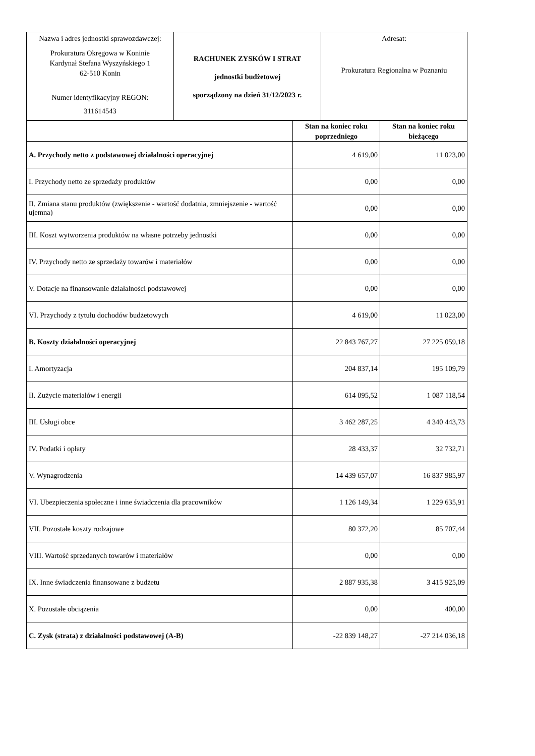| Nazwa i adres jednostki sprawozdawczej: Prokuratura Okręgowa w Koninie Kardynał Stefana Wyszyńskiego 1 62-510 Konin Numer identyfikacyjny REGON: 311614543 | RACHUNEK ZYSKÓW I STRAT jednostki budżetowej sporządzony na dzień 31/12/2023 r. | Adresat: Prokuratura Regionalna w Poznaniu |
| | Stan na koniec roku poprzedniego | Stan na koniec roku bieżącego |
| --- | --- | --- |
| A. Przychody netto z podstawowej działalności operacyjnej | 4 619,00 | 11 023,00 |
| I. Przychody netto ze sprzedaży produktów | 0,00 | 0,00 |
| II. Zmiana stanu produktów (zwiększenie - wartość dodatnia, zmniejszenie - wartość ujemna) | 0,00 | 0,00 |
| III. Koszt wytworzenia produktów na własne potrzeby jednostki | 0,00 | 0,00 |
| IV. Przychody netto ze sprzedaży towarów i materiałów | 0,00 | 0,00 |
| V. Dotacje na finansowanie działalności podstawowej | 0,00 | 0,00 |
| VI. Przychody z tytułu dochodów budżetowych | 4 619,00 | 11 023,00 |
| B. Koszty działalności operacyjnej | 22 843 767,27 | 27 225 059,18 |
| I. Amortyzacja | 204 837,14 | 195 109,79 |
| II. Zużycie materiałów i energii | 614 095,52 | 1 087 118,54 |
| III. Usługi obce | 3 462 287,25 | 4 340 443,73 |
| IV. Podatki i opłaty | 28 433,37 | 32 732,71 |
| V. Wynagrodzenia | 14 439 657,07 | 16 837 985,97 |
| VI. Ubezpieczenia społeczne i inne świadczenia dla pracowników | 1 126 149,34 | 1 229 635,91 |
| VII. Pozostałe koszty rodzajowe | 80 372,20 | 85 707,44 |
| VIII. Wartość sprzedanych towarów i materiałów | 0,00 | 0,00 |
| IX. Inne świadczenia finansowane z budżetu | 2 887 935,38 | 3 415 925,09 |
| X. Pozostałe obciążenia | 0,00 | 400,00 |
| C. Zysk (strata) z działalności podstawowej (A-B) | -22 839 148,27 | -27 214 036,18 |